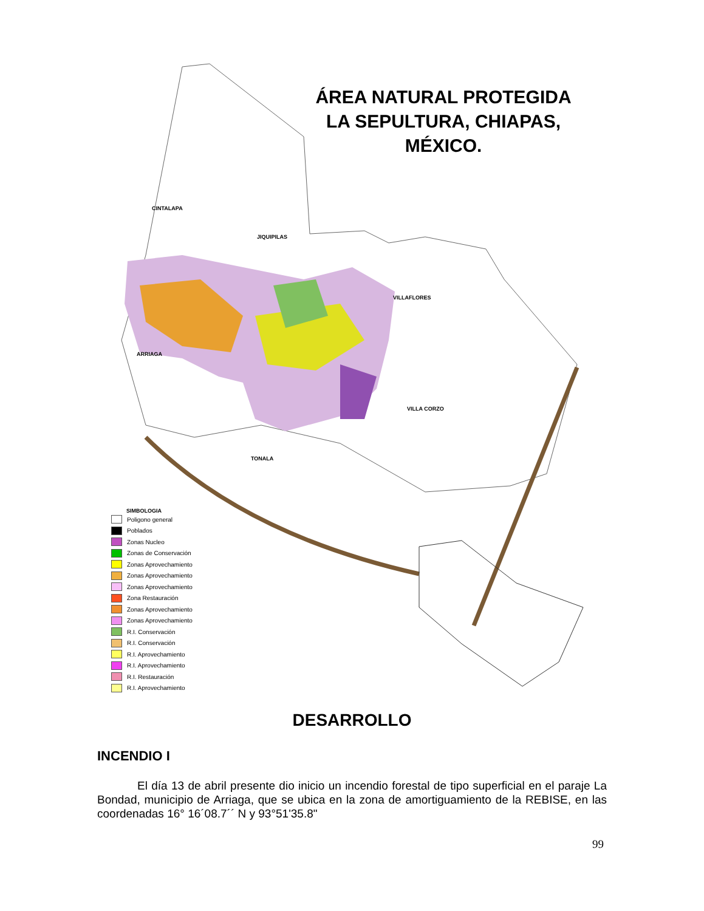ÁREA NATURAL PROTEGIDA LA SEPULTURA, CHIAPAS, MÉXICO.
CINTALAPA
JIQUIPILAS
VILLAFLORES
ARRIAGA
VILLA CORZO
TONALA
SIMBOLOGIA
Poligono general
Poblados
Zonas Nucleo
Zonas de Conservación
Zonas Aprovechamiento
Zonas Aprovechamiento
Zonas Aprovechamiento
Zona Restauración
Zonas Aprovechamiento
Zonas Aprovechamiento
R.I. Conservación
R.I. Conservación
R.I. Aprovechamiento
R.I. Aprovechamiento
R.I. Restauración
R.I. Aprovechamiento
DESARROLLO
INCENDIO I
El día 13 de abril presente dio inicio un incendio forestal de tipo superficial en el paraje La Bondad, municipio de Arriaga, que se ubica en la zona de amortiguamiento de la REBISE, en las coordenadas 16° 16´08.7´´ N y 93°51'35.8"
99